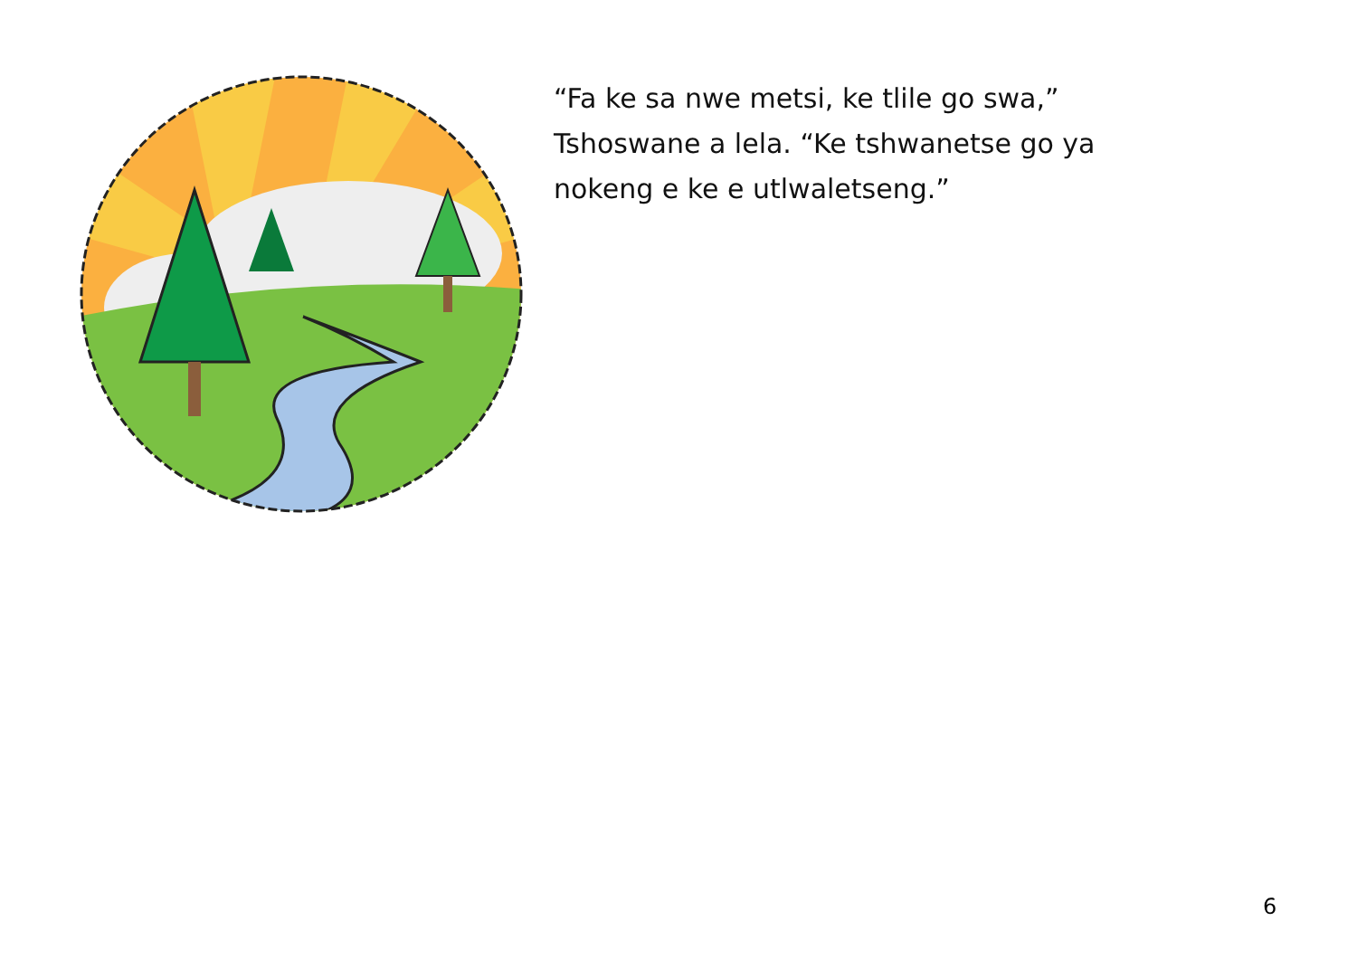“Fa ke sa nwe metsi, ke tlile go swa,” Tshoswane a lela. “Ke tshwanetse go ya nokeng e ke e utlwaletseng.”
6